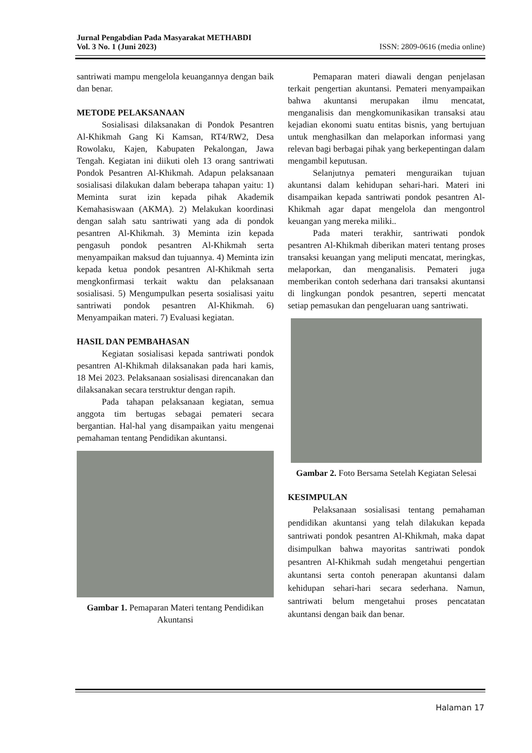Jurnal Pengabdian Pada Masyarakat METHABDI
Vol. 3 No. 1 (Juni 2023) ISSN: 2809-0616 (media online)
santriwati mampu mengelola keuangannya dengan baik dan benar.
METODE PELAKSANAAN
Sosialisasi dilaksanakan di Pondok Pesantren Al-Khikmah Gang Ki Kamsan, RT4/RW2, Desa Rowolaku, Kajen, Kabupaten Pekalongan, Jawa Tengah. Kegiatan ini diikuti oleh 13 orang santriwati Pondok Pesantren Al-Khikmah. Adapun pelaksanaan sosialisasi dilakukan dalam beberapa tahapan yaitu: 1) Meminta surat izin kepada pihak Akademik Kemahasiswaan (AKMA). 2) Melakukan koordinasi dengan salah satu santriwati yang ada di pondok pesantren Al-Khikmah. 3) Meminta izin kepada pengasuh pondok pesantren Al-Khikmah serta menyampaikan maksud dan tujuannya. 4) Meminta izin kepada ketua pondok pesantren Al-Khikmah serta mengkonfirmasi terkait waktu dan pelaksanaan sosialisasi. 5) Mengumpulkan peserta sosialisasi yaitu santriwati pondok pesantren Al-Khikmah. 6) Menyampaikan materi. 7) Evaluasi kegiatan.
HASIL DAN PEMBAHASAN
Kegiatan sosialisasi kepada santriwati pondok pesantren Al-Khikmah dilaksanakan pada hari kamis, 18 Mei 2023. Pelaksanaan sosialisasi direncanakan dan dilaksanakan secara terstruktur dengan rapih.
Pada tahapan pelaksanaan kegiatan, semua anggota tim bertugas sebagai pemateri secara bergantian. Hal-hal yang disampaikan yaitu mengenai pemahaman tentang Pendidikan akuntansi.
Gambar 1. Pemaparan Materi tentang Pendidikan Akuntansi
Pemaparan materi diawali dengan penjelasan terkait pengertian akuntansi. Pemateri menyampaikan bahwa akuntansi merupakan ilmu mencatat, menganalisis dan mengkomunikasikan transaksi atau kejadian ekonomi suatu entitas bisnis, yang bertujuan untuk menghasilkan dan melaporkan informasi yang relevan bagi berbagai pihak yang berkepentingan dalam mengambil keputusan.
Selanjutnya pemateri menguraikan tujuan akuntansi dalam kehidupan sehari-hari. Materi ini disampaikan kepada santriwati pondok pesantren Al-Khikmah agar dapat mengelola dan mengontrol keuangan yang mereka miliki..
Pada materi terakhir, santriwati pondok pesantren Al-Khikmah diberikan materi tentang proses transaksi keuangan yang meliputi mencatat, meringkas, melaporkan, dan menganalisis. Pemateri juga memberikan contoh sederhana dari transaksi akuntansi di lingkungan pondok pesantren, seperti mencatat setiap pemasukan dan pengeluaran uang santriwati.
Gambar 2. Foto Bersama Setelah Kegiatan Selesai
KESIMPULAN
Pelaksanaan sosialisasi tentang pemahaman pendidikan akuntansi yang telah dilakukan kepada santriwati pondok pesantren Al-Khikmah, maka dapat disimpulkan bahwa mayoritas santriwati pondok pesantren Al-Khikmah sudah mengetahui pengertian akuntansi serta contoh penerapan akuntansi dalam kehidupan sehari-hari secara sederhana. Namun, santriwati belum mengetahui proses pencatatan akuntansi dengan baik dan benar.
Halaman 17